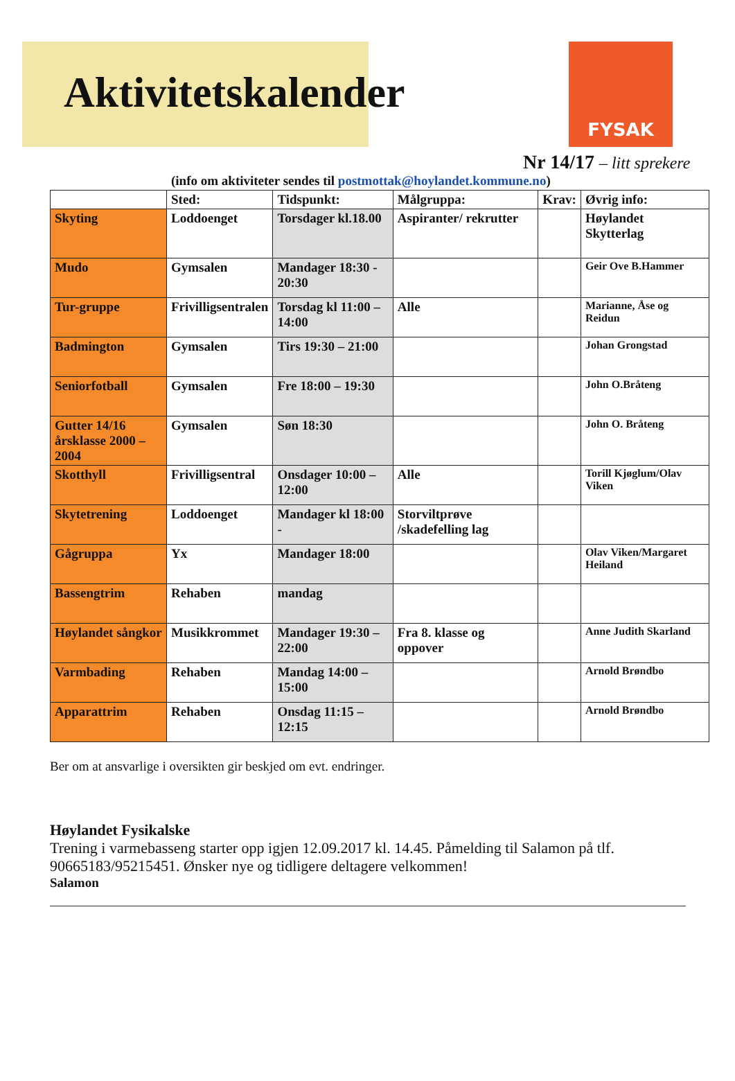Aktivitetskalender
FYSAK
Nr 14/17 – litt sprekere
(info om aktiviteter sendes til postmottak@hoylandet.kommune.no)
| | Sted: | Tidspunkt: | Målgruppa: | Krav: | Øvrig info: |
| --- | --- | --- | --- | --- | --- |
| Skyting | Loddoenget | Torsdager kl.18.00 | Aspiranter/ rekrutter | | Høylandet Skytterlag |
| Mudo | Gymsalen | Mandager 18:30 - 20:30 | | | Geir Ove B.Hammer |
| Tur-gruppe | Frivilligsentralen | Torsdag kl 11:00 – 14:00 | Alle | | Marianne, Åse og Reidun |
| Badmington | Gymsalen | Tirs 19:30 – 21:00 | | | Johan Grongstad |
| Seniorfotball | Gymsalen | Fre 18:00 – 19:30 | | | John O.Bråteng |
| Gutter 14/16 årsklasse 2000 – 2004 | Gymsalen | Søn 18:30 | | | John O. Bråteng |
| Skotthyll | Frivilligsentral | Onsdager 10:00 – 12:00 | Alle | | Torill Kjøglum/Olav Viken |
| Skytetrening | Loddoenget | Mandager kl 18:00 - | Storviltprøve /skadefelling lag | | |
| Gågruppa | Yx | Mandager 18:00 | | | Olav Viken/Margaret Heiland |
| Bassengtrim | Rehaben | mandag | | | |
| Høylandet sångkor | Musikkrommet | Mandager 19:30 – 22:00 | Fra 8. klasse og oppover | | Anne Judith Skarland |
| Varmbading | Rehaben | Mandag 14:00 – 15:00 | | | Arnold Brøndbo |
| Apparattrim | Rehaben | Onsdag 11:15 – 12:15 | | | Arnold Brøndbo |
Ber om at ansvarlige i oversikten gir beskjed om evt. endringer.
Høylandet Fysikalske
Trening i varmebasseng starter opp igjen 12.09.2017 kl. 14.45. Påmelding til Salamon på tlf. 90665183/95215451. Ønsker nye og tidligere deltagere velkommen!
Salamon